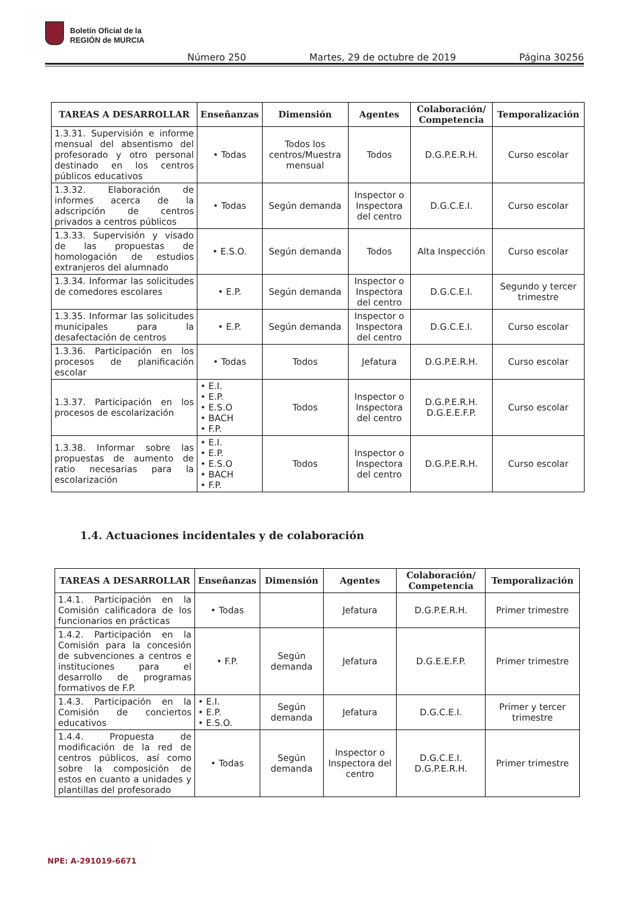Boletín Oficial de la
REGIÓN de MURCIA
Número 250 Martes, 29 de octubre de 2019 Página 30256
| TAREAS A DESARROLLAR | Enseñanzas | Dimensión | Agentes | Colaboración/ Competencia | Temporalización |
| --- | --- | --- | --- | --- | --- |
| 1.3.31. Supervisión e informe mensual del absentismo del profesorado y otro personal destinado en los centros públicos educativos | • Todas | Todos los centros/Muestra mensual | Todos | D.G.P.E.R.H. | Curso escolar |
| 1.3.32. Elaboración de informes acerca de la adscripción de centros privados a centros públicos | • Todas | Según demanda | Inspector o Inspectora del centro | D.G.C.E.I. | Curso escolar |
| 1.3.33. Supervisión y visado de las propuestas de homologación de estudios extranjeros del alumnado | • E.S.O. | Según demanda | Todos | Alta Inspección | Curso escolar |
| 1.3.34. Informar las solicitudes de comedores escolares | • E.P. | Según demanda | Inspector o Inspectora del centro | D.G.C.E.I. | Segundo y tercer trimestre |
| 1.3.35. Informar las solicitudes municipales para la desafectación de centros | • E.P. | Según demanda | Inspector o Inspectora del centro | D.G.C.E.I. | Curso escolar |
| 1.3.36. Participación en los procesos de planificación escolar | • Todas | Todos | Jefatura | D.G.P.E.R.H. | Curso escolar |
| 1.3.37. Participación en los procesos de escolarización | • E.I. • E.P. • E.S.O • BACH • F.P. | Todos | Inspector o Inspectora del centro | D.G.P.E.R.H. D.G.E.E.F.P. | Curso escolar |
| 1.3.38. Informar sobre las propuestas de aumento de ratio necesarias para la escolarización | • E.I. • E.P. • E.S.O • BACH • F.P. | Todos | Inspector o Inspectora del centro | D.G.P.E.R.H. | Curso escolar |
1.4. Actuaciones incidentales y de colaboración
| TAREAS A DESARROLLAR | Enseñanzas | Dimensión | Agentes | Colaboración/ Competencia | Temporalización |
| --- | --- | --- | --- | --- | --- |
| 1.4.1. Participación en la Comisión calificadora de los funcionarios en prácticas | • Todas | | Jefatura | D.G.P.E.R.H. | Primer trimestre |
| 1.4.2. Participación en la Comisión para la concesión de subvenciones a centros e instituciones para el desarrollo de programas formativos de F.P. | • F.P. | Según demanda | Jefatura | D.G.E.E.F.P. | Primer trimestre |
| 1.4.3. Participación en la Comisión de conciertos educativos | • E.I. • E.P. • E.S.O. | Según demanda | Jefatura | D.G.C.E.I. | Primer y tercer trimestre |
| 1.4.4. Propuesta de modificación de la red de centros públicos, así como sobre la composición de estos en cuanto a unidades y plantillas del profesorado | • Todas | Según demanda | Inspector o Inspectora del centro | D.G.C.E.I. D.G.P.E.R.H. | Primer trimestre |
NPE: A-291019-6671